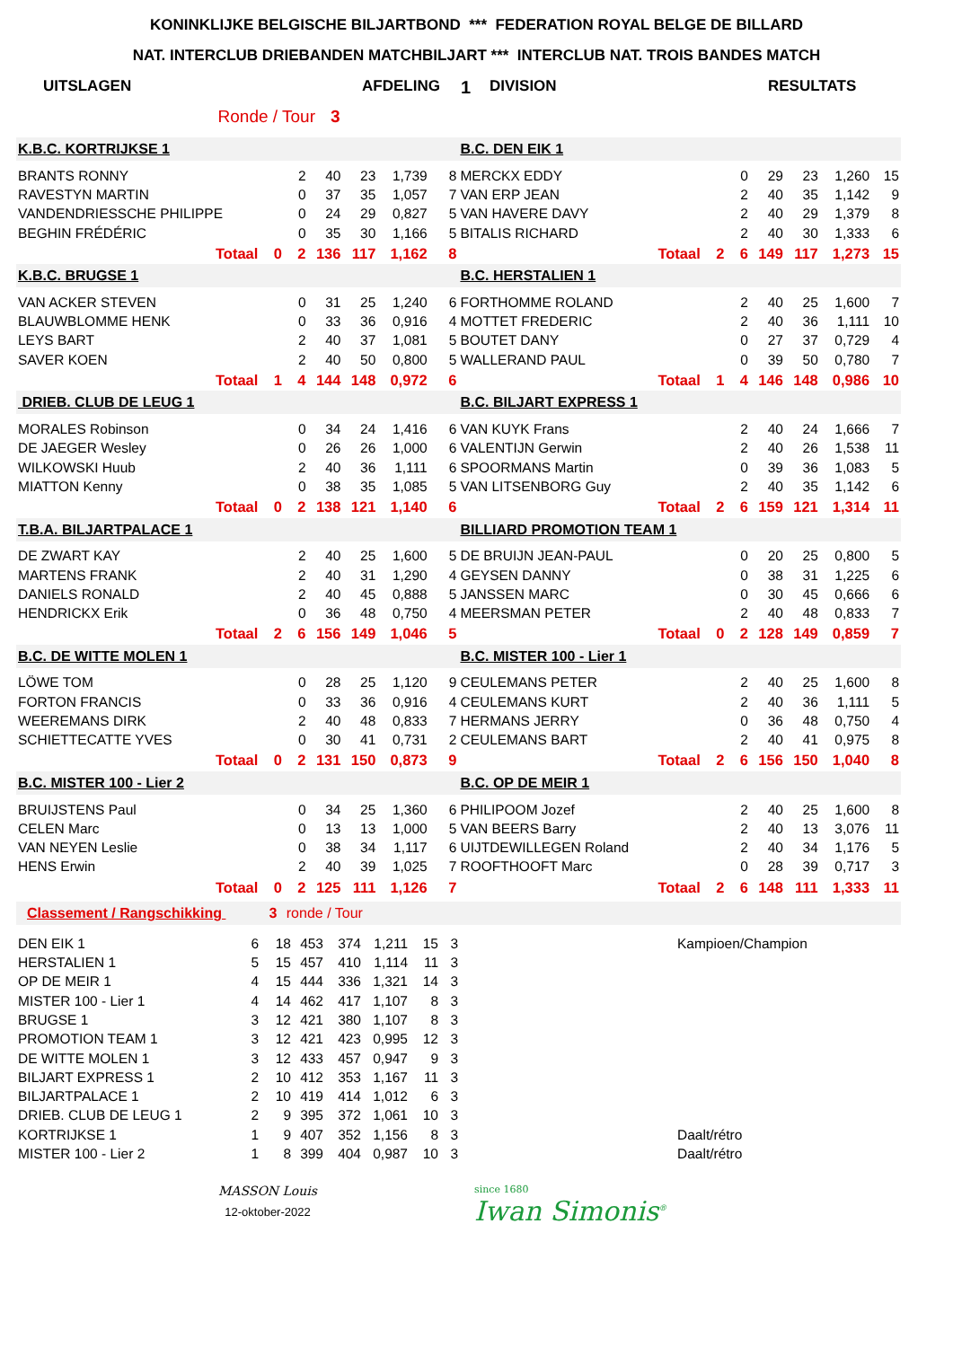KONINKLIJKE BELGISCHE BILJARTBOND *** FEDERATION ROYAL BELGE DE BILLARD
NAT. INTERCLUB DRIEBANDEN MATCHBILJART *** INTERCLUB NAT. TROIS BANDES MATCH
UITSLAGEN AFDELING 1 DIVISION RESULTATS
Ronde / Tour 3
| K.B.C. KORTRIJKSE 1 | | | | | | | B.C. DEN EIK 1 | | | | | | |
| BRANTS RONNY | | 2 | 40 | 23 | 1,739 | 8 | MERCKX EDDY | | 0 | 29 | 23 | 1,260 | 15 |
| RAVESTYN MARTIN | | 0 | 37 | 35 | 1,057 | 7 | VAN ERP JEAN | | 2 | 40 | 35 | 1,142 | 9 |
| VANDENDRIESSCHE PHILIPPE | | 0 | 24 | 29 | 0,827 | 5 | VAN HAVERE DAVY | | 2 | 40 | 29 | 1,379 | 8 |
| BEGHIN FRÉDÉRIC | | 0 | 35 | 30 | 1,166 | 5 | BITALIS RICHARD | | 2 | 40 | 30 | 1,333 | 6 |
| Totaal | 0 | 2 | 136 | 117 | 1,162 | 8 | Totaal | 2 | 6 | 149 | 117 | 1,273 | 15 |
| K.B.C. BRUGSE 1 | | | | | | | B.C. HERSTALIEN 1 | | | | | | |
| VAN ACKER STEVEN | | 0 | 31 | 25 | 1,240 | 6 | FORTHOMME ROLAND | | 2 | 40 | 25 | 1,600 | 7 |
| BLAUWBLOMME HENK | | 0 | 33 | 36 | 0,916 | 4 | MOTTET FREDERIC | | 2 | 40 | 36 | 1,111 | 10 |
| LEYS BART | | 2 | 40 | 37 | 1,081 | 5 | BOUTET DANY | | 0 | 27 | 37 | 0,729 | 4 |
| SAVER KOEN | | 2 | 40 | 50 | 0,800 | 5 | WALLERAND PAUL | | 0 | 39 | 50 | 0,780 | 7 |
| Totaal | 1 | 4 | 144 | 148 | 0,972 | 6 | Totaal | 1 | 4 | 146 | 148 | 0,986 | 10 |
| DRIEB. CLUB DE LEUG 1 | | | | | | | B.C. BILJART EXPRESS 1 | | | | | | |
| MORALES Robinson | | 0 | 34 | 24 | 1,416 | 6 | VAN KUYK Frans | | 2 | 40 | 24 | 1,666 | 7 |
| DE JAEGER Wesley | | 0 | 26 | 26 | 1,000 | 6 | VALENTIJN Gerwin | | 2 | 40 | 26 | 1,538 | 11 |
| WILKOWSKI Huub | | 2 | 40 | 36 | 1,111 | 6 | SPOORMANS Martin | | 0 | 39 | 36 | 1,083 | 5 |
| MIATTON Kenny | | 0 | 38 | 35 | 1,085 | 5 | VAN LITSENBORG Guy | | 2 | 40 | 35 | 1,142 | 6 |
| Totaal | 0 | 2 | 138 | 121 | 1,140 | 6 | Totaal | 2 | 6 | 159 | 121 | 1,314 | 11 |
| T.B.A. BILJARTPALACE 1 | | | | | | | BILLIARD PROMOTION TEAM 1 | | | | | | |
| DE ZWART KAY | | 2 | 40 | 25 | 1,600 | 5 | DE BRUIJN JEAN-PAUL | | 0 | 20 | 25 | 0,800 | 5 |
| MARTENS FRANK | | 2 | 40 | 31 | 1,290 | 4 | GEYSEN DANNY | | 0 | 38 | 31 | 1,225 | 6 |
| DANIELS RONALD | | 2 | 40 | 45 | 0,888 | 5 | JANSSEN MARC | | 0 | 30 | 45 | 0,666 | 6 |
| HENDRICKX Erik | | 0 | 36 | 48 | 0,750 | 4 | MEERSMAN PETER | | 2 | 40 | 48 | 0,833 | 7 |
| Totaal | 2 | 6 | 156 | 149 | 1,046 | 5 | Totaal | 0 | 2 | 128 | 149 | 0,859 | 7 |
| B.C. DE WITTE MOLEN 1 | | | | | | | B.C. MISTER 100 - Lier 1 | | | | | | |
| LÖWE TOM | | 0 | 28 | 25 | 1,120 | 9 | CEULEMANS PETER | | 2 | 40 | 25 | 1,600 | 8 |
| FORTON FRANCIS | | 0 | 33 | 36 | 0,916 | 4 | CEULEMANS KURT | | 2 | 40 | 36 | 1,111 | 5 |
| WEEREMANS DIRK | | 2 | 40 | 48 | 0,833 | 7 | HERMANS JERRY | | 0 | 36 | 48 | 0,750 | 4 |
| SCHIETTECATTE YVES | | 0 | 30 | 41 | 0,731 | 2 | CEULEMANS BART | | 2 | 40 | 41 | 0,975 | 8 |
| Totaal | 0 | 2 | 131 | 150 | 0,873 | 9 | Totaal | 2 | 6 | 156 | 150 | 1,040 | 8 |
| B.C. MISTER 100 - Lier 2 | | | | | | | B.C. OP DE MEIR 1 | | | | | | |
| BRUIJSTENS Paul | | 0 | 34 | 25 | 1,360 | 6 | PHILIPOOM Jozef | | 2 | 40 | 25 | 1,600 | 8 |
| CELEN Marc | | 0 | 13 | 13 | 1,000 | 5 | VAN BEERS Barry | | 2 | 40 | 13 | 3,076 | 11 |
| VAN NEYEN Leslie | | 0 | 38 | 34 | 1,117 | 6 | UIJTDEWILLEGEN Roland | | 2 | 40 | 34 | 1,176 | 5 |
| HENS Erwin | | 2 | 40 | 39 | 1,025 | 7 | ROOFTHOOFT Marc | | 0 | 28 | 39 | 0,717 | 3 |
| Totaal | 0 | 2 | 125 | 111 | 1,126 | 7 | Totaal | 2 | 6 | 148 | 111 | 1,333 | 11 |
Classement / Rangschikking 3 ronde / Tour
| DEN EIK 1 | 6 | 18 | 453 | 374 | 1,211 | 15 | 3 | | Kampioen/Champion |
| HERSTALIEN 1 | 5 | 15 | 457 | 410 | 1,114 | 11 | 3 | | |
| OP DE MEIR 1 | 4 | 15 | 444 | 336 | 1,321 | 14 | 3 | | |
| MISTER 100 - Lier 1 | 4 | 14 | 462 | 417 | 1,107 | 8 | 3 | | |
| BRUGSE 1 | 3 | 12 | 421 | 380 | 1,107 | 8 | 3 | | |
| PROMOTION TEAM 1 | 3 | 12 | 421 | 423 | 0,995 | 12 | 3 | | |
| DE WITTE MOLEN 1 | 3 | 12 | 433 | 457 | 0,947 | 9 | 3 | | |
| BILJART EXPRESS 1 | 2 | 10 | 412 | 353 | 1,167 | 11 | 3 | | |
| BILJARTPALACE 1 | 2 | 10 | 419 | 414 | 1,012 | 6 | 3 | | |
| DRIEB. CLUB DE LEUG 1 | 2 | 9 | 395 | 372 | 1,061 | 10 | 3 | | |
| KORTRIJKSE 1 | 1 | 9 | 407 | 352 | 1,156 | 8 | 3 | | Daalt/rétro |
| MISTER 100 - Lier 2 | 1 | 8 | 399 | 404 | 0,987 | 10 | 3 | | Daalt/rétro |
MASSON Louis
12-oktober-2022
since 1680
Iwan Simonis<sup>®</sup>